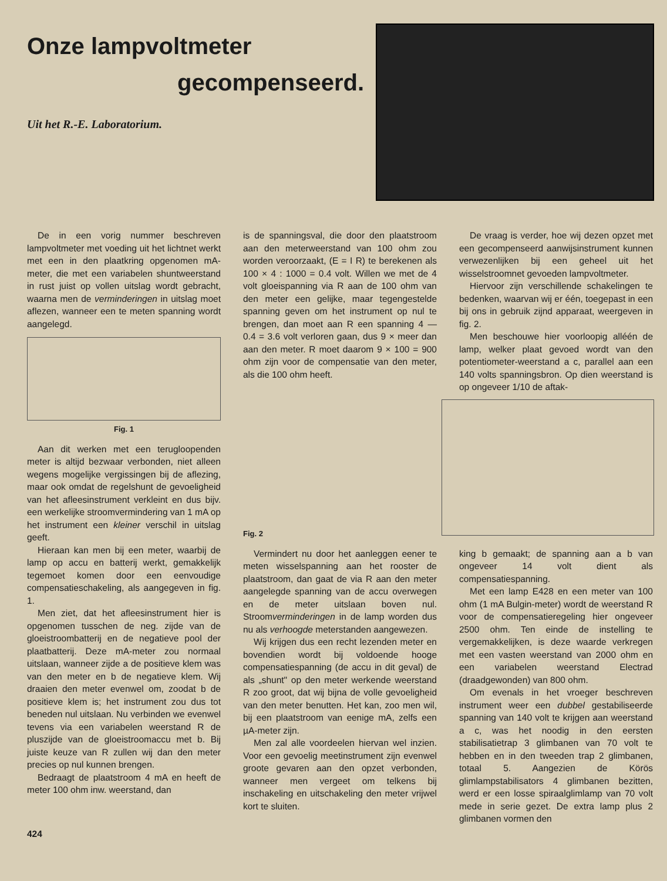Onze lampvoltmeter
gecompenseerd.
Uit het R.-E. Laboratorium.
De in een vorig nummer beschreven lampvoltmeter met voeding uit het lichtnet werkt met een in den plaatkring opgenomen mA-meter, die met een variabelen shuntweerstand in rust juist op vollen uitslag wordt gebracht, waarna men de verminderingen in uitslag moet aflezen, wanneer een te meten spanning wordt aangelegd.
Fig. 1
Aan dit werken met een terugloopenden meter is altijd bezwaar verbonden, niet alleen wegens mogelijke vergissingen bij de aflezing, maar ook omdat de regelshunt de gevoeligheid van het afleesinstrument verkleint en dus bijv. een werkelijke stroomvermindering van 1 mA op het instrument een kleiner verschil in uitslag geeft.
Hieraan kan men bij een meter, waarbij de lamp op accu en batterij werkt, gemakkelijk tegemoet komen door een eenvoudige compensatieschakeling, als aangegeven in fig. 1.
Men ziet, dat het afleesinstrument hier is opgenomen tusschen de neg. zijde van de gloeistroombatterij en de negatieve pool der plaatbatterij. Deze mA-meter zou normaal uitslaan, wanneer zijde a de positieve klem was van den meter en b de negatieve klem. Wij draaien den meter evenwel om, zoodat b de positieve klem is; het instrument zou dus tot beneden nul uitslaan. Nu verbinden we evenwel tevens via een variabelen weerstand R de pluszijde van de gloeistroomaccu met b. Bij juiste keuze van R zullen wij dan den meter precies op nul kunnen brengen.
Bedraagt de plaatstroom 4 mA en heeft de meter 100 ohm inw. weerstand, dan
is de spanningsval, die door den plaatstroom aan den meterweerstand van 100 ohm zou worden veroorzaakt, (E = I R) te berekenen als 100 × 4 : 1000 = 0.4 volt. Willen we met de 4 volt gloeispanning via R aan de 100 ohm van den meter een gelijke, maar tegengestelde spanning geven om het instrument op nul te brengen, dan moet aan R een spanning 4 — 0.4 = 3.6 volt verloren gaan, dus 9 × meer dan aan den meter. R moet daarom 9 × 100 = 900 ohm zijn voor de compensatie van den meter, als die 100 ohm heeft.
Fig. 2
Vermindert nu door het aanleggen eener te meten wisselspanning aan het rooster de plaatstroom, dan gaat de via R aan den meter aangelegde spanning van de accu overwegen en de meter uitslaan boven nul. Stroomverminderingen in de lamp worden dus nu als verhoogde meterstanden aangewezen.
Wij krijgen dus een recht lezenden meter en bovendien wordt bij voldoende hooge compensatiespanning (de accu in dit geval) de als „shunt" op den meter werkende weerstand R zoo groot, dat wij bijna de volle gevoeligheid van den meter benutten. Het kan, zoo men wil, bij een plaatstroom van eenige mA, zelfs een µA-meter zijn.
Men zal alle voordeelen hiervan wel inzien. Voor een gevoelig meetinstrument zijn evenwel groote gevaren aan den opzet verbonden, wanneer men vergeet om telkens bij inschakeling en uitschakeling den meter vrijwel kort te sluiten.
De vraag is verder, hoe wij dezen opzet met een gecompenseerd aanwijsinstrument kunnen verwezenlijken bij een geheel uit het wisselstroomnet gevoeden lampvoltmeter.
Hiervoor zijn verschillende schakelingen te bedenken, waarvan wij er één, toegepast in een bij ons in gebruik zijnd apparaat, weergeven in fig. 2.
Men beschouwe hier voorloopig alléén de lamp, welker plaat gevoed wordt van den potentiometer-weerstand a c, parallel aan een 140 volts spanningsbron. Op dien weerstand is op ongeveer 1/10 de aftak-
king b gemaakt; de spanning aan a b van ongeveer 14 volt dient als compensatiespanning.
Met een lamp E428 en een meter van 100 ohm (1 mA Bulgin-meter) wordt de weerstand R voor de compensatieregeling hier ongeveer 2500 ohm. Ten einde de instelling te vergemakkelijken, is deze waarde verkregen met een vasten weerstand van 2000 ohm en een variabelen weerstand Electrad (draadgewonden) van 800 ohm.
Om evenals in het vroeger beschreven instrument weer een dubbel gestabiliseerde spanning van 140 volt te krijgen aan weerstand a c, was het noodig in den eersten stabilisatietrap 3 glimbanen van 70 volt te hebben en in den tweeden trap 2 glimbanen, totaal 5. Aangezien de Körös glimlampstabilisators 4 glimbanen bezitten, werd er een losse spiraalglimlamp van 70 volt mede in serie gezet. De extra lamp plus 2 glimbanen vormen den
424